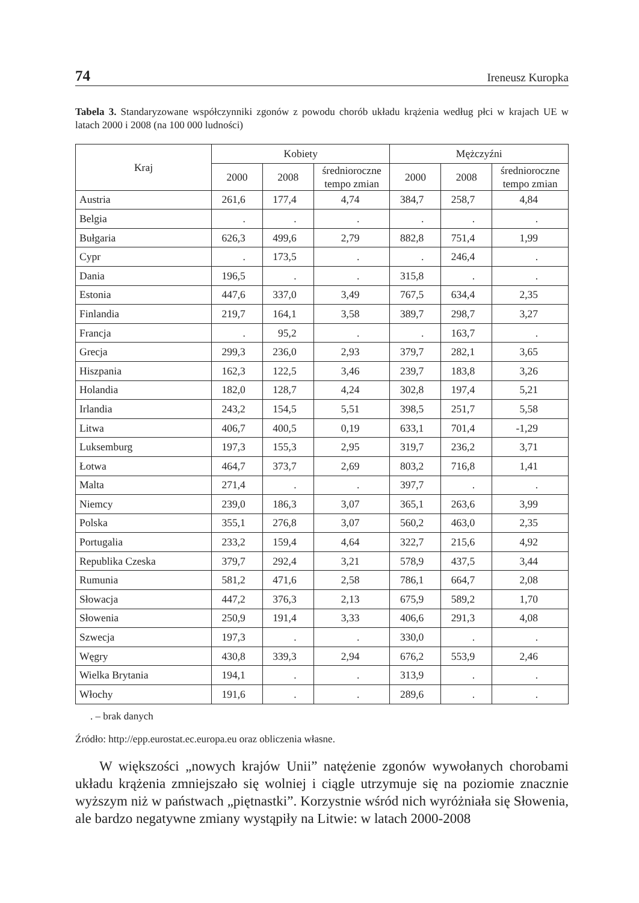74 Ireneusz Kuropka
Tabela 3. Standaryzowane współczynniki zgonów z powodu chorób układu krążenia według płci w krajach UE w latach 2000 i 2008 (na 100 000 ludności)
| Kraj | Kobiety | | | Mężczyźni | | |
| --- | --- | --- | --- | --- | --- | --- |
| | 2000 | 2008 | średnioroczne tempo zmian | 2000 | 2008 | średnioroczne tempo zmian |
| Austria | 261,6 | 177,4 | 4,74 | 384,7 | 258,7 | 4,84 |
| Belgia | . | . | . | . | . | . |
| Bułgaria | 626,3 | 499,6 | 2,79 | 882,8 | 751,4 | 1,99 |
| Cypr | . | 173,5 | . | . | 246,4 | . |
| Dania | 196,5 | . | . | 315,8 | . | . |
| Estonia | 447,6 | 337,0 | 3,49 | 767,5 | 634,4 | 2,35 |
| Finlandia | 219,7 | 164,1 | 3,58 | 389,7 | 298,7 | 3,27 |
| Francja | . | 95,2 | . | . | 163,7 | . |
| Grecja | 299,3 | 236,0 | 2,93 | 379,7 | 282,1 | 3,65 |
| Hiszpania | 162,3 | 122,5 | 3,46 | 239,7 | 183,8 | 3,26 |
| Holandia | 182,0 | 128,7 | 4,24 | 302,8 | 197,4 | 5,21 |
| Irlandia | 243,2 | 154,5 | 5,51 | 398,5 | 251,7 | 5,58 |
| Litwa | 406,7 | 400,5 | 0,19 | 633,1 | 701,4 | -1,29 |
| Luksemburg | 197,3 | 155,3 | 2,95 | 319,7 | 236,2 | 3,71 |
| Łotwa | 464,7 | 373,7 | 2,69 | 803,2 | 716,8 | 1,41 |
| Malta | 271,4 | . | . | 397,7 | . | . |
| Niemcy | 239,0 | 186,3 | 3,07 | 365,1 | 263,6 | 3,99 |
| Polska | 355,1 | 276,8 | 3,07 | 560,2 | 463,0 | 2,35 |
| Portugalia | 233,2 | 159,4 | 4,64 | 322,7 | 215,6 | 4,92 |
| Republika Czeska | 379,7 | 292,4 | 3,21 | 578,9 | 437,5 | 3,44 |
| Rumunia | 581,2 | 471,6 | 2,58 | 786,1 | 664,7 | 2,08 |
| Słowacja | 447,2 | 376,3 | 2,13 | 675,9 | 589,2 | 1,70 |
| Słowenia | 250,9 | 191,4 | 3,33 | 406,6 | 291,3 | 4,08 |
| Szwecja | 197,3 | . | . | 330,0 | . | . |
| Węgry | 430,8 | 339,3 | 2,94 | 676,2 | 553,9 | 2,46 |
| Wielka Brytania | 194,1 | . | . | 313,9 | . | . |
| Włochy | 191,6 | . | . | 289,6 | . | . |
. – brak danych
Źródło: http://epp.eurostat.ec.europa.eu oraz obliczenia własne.
W większości „nowych krajów Unii” natężenie zgonów wywołanych chorobami układu krążenia zmniejszało się wolniej i ciągle utrzymuje się na poziomie znacznie wyższym niż w państwach „piętnastki”. Korzystnie wśród nich wyróżniała się Słowenia, ale bardzo negatywne zmiany wystąpiły na Litwie: w latach 2000-2008